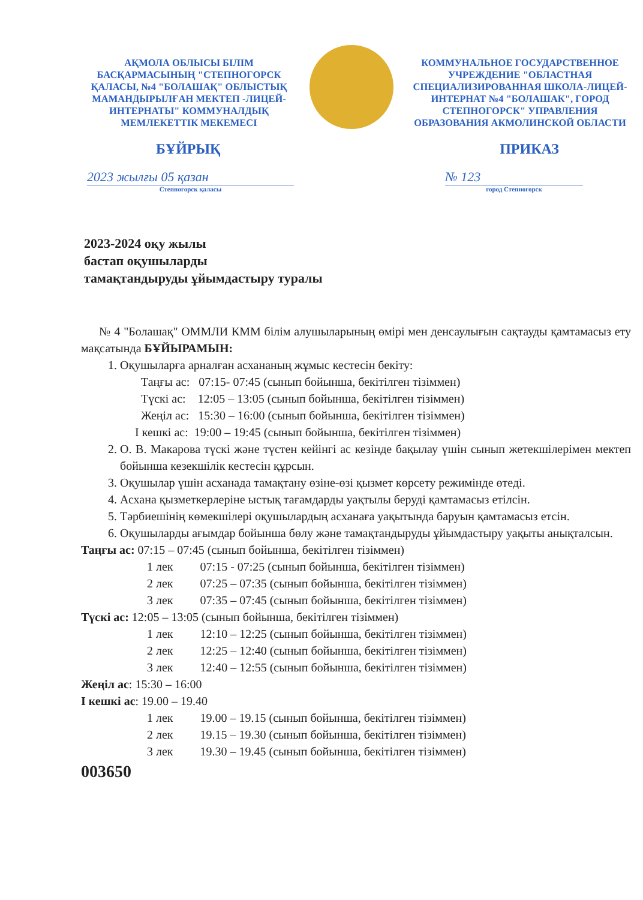АҚМОЛА ОБЛЫСЫ БІЛІМ БАСҚАРМАСЫНЫҢ "СТЕПНОГОРСК ҚАЛАСЫ, №4 "БОЛАШАҚ" ОБЛЫСТЫҚ МАМАНДЫРЫЛҒАН МЕКТЕП -ЛИЦЕЙ-ИНТЕРНАТЫ" КОММУНАЛДЫҚ МЕМЛЕКЕТТІК МЕКЕМЕСІ
КОММУНАЛЬНОЕ ГОСУДАРСТВЕННОЕ УЧРЕЖДЕНИЕ "ОБЛАСТНАЯ СПЕЦИАЛИЗИРОВАННАЯ ШКОЛА-ЛИЦЕЙ-ИНТЕРНАТ №4 "БОЛАШАК", ГОРОД СТЕПНОГОРСК" УПРАВЛЕНИЯ ОБРАЗОВАНИЯ АКМОЛИНСКОЙ ОБЛАСТИ
БҰЙРЫҚ ПРИКАЗ
2023 жылғы 05 қазан
Степногорск қаласы
№ 123
город Степногорск
2023-2024 оқу жылы
бастап оқушыларды
тамақтандыруды ұйымдастыру туралы
№ 4 "Болашақ" ОММЛИ КММ білім алушыларының өмірі мен денсаулығын сақтауды қамтамасыз ету мақсатында БҰЙЫРАМЫН:
1. Оқушыларға арналған асхананың жұмыс кестесін бекіту:
Таңғы ас: 07:15- 07:45 (сынып бойынша, бекітілген тізіммен)
Түскі ас: 12:05 – 13:05 (сынып бойынша, бекітілген тізіммен)
Жеңіл ас: 15:30 – 16:00 (сынып бойынша, бекітілген тізіммен)
I кешкі ас: 19:00 – 19:45 (сынып бойынша, бекітілген тізіммен)
2. О. В. Макарова түскі және түстен кейінгі ас кезінде бақылау үшін сынып жетекшілерімен мектеп бойынша кезекшілік кестесін құрсын.
3. Оқушылар үшін асханада тамақтану өзіне-өзі қызмет көрсету режимінде өтеді.
4. Асхана қызметкерлеріне ыстық тағамдарды уақтылы беруді қамтамасыз етілсін.
5. Тәрбиешінің көмекшілері оқушылардың асханаға уақытында баруын қамтамасыз етсін.
6. Оқушыларды ағымдар бойынша бөлу және тамақтандыруды ұйымдастыру уақыты анықталсын.
Таңғы ас: 07:15 – 07:45 (сынып бойынша, бекітілген тізіммен)
1 лек 07:15 - 07:25 (сынып бойынша, бекітілген тізіммен)
2 лек 07:25 – 07:35 (сынып бойынша, бекітілген тізіммен)
3 лек 07:35 – 07:45 (сынып бойынша, бекітілген тізіммен)
Түскі ас: 12:05 – 13:05 (сынып бойынша, бекітілген тізіммен)
1 лек 12:10 – 12:25 (сынып бойынша, бекітілген тізіммен)
2 лек 12:25 – 12:40 (сынып бойынша, бекітілген тізіммен)
3 лек 12:40 – 12:55 (сынып бойынша, бекітілген тізіммен)
Жеңіл ас: 15:30 – 16:00
I кешкі ас: 19.00 – 19.40
1 лек 19.00 – 19.15 (сынып бойынша, бекітілген тізіммен)
2 лек 19.15 – 19.30 (сынып бойынша, бекітілген тізіммен)
3 лек 19.30 – 19.45 (сынып бойынша, бекітілген тізіммен)
003650